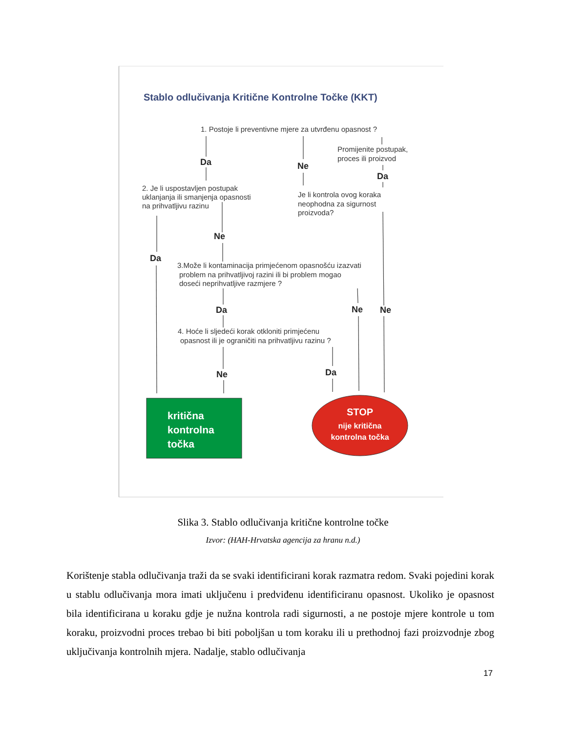Stablo odlučivanja Kritične Kontrolne Točke (KKT)
1. Postoje li preventivne mjere za utvrđenu opasnost ?
Promijenite postupak,
proces ili proizvod
2. Je li uspostavljen postupak
uklanjanja ili smanjenja opasnosti
na prihvatljivu razinu
Je li kontrola ovog koraka
neophodna za sigurnost
proizvoda?
3.Može li kontaminacija primjećenom opasnošću izazvati
problem na prihvatljivoj razini ili bi problem mogao
doseći neprihvatljive razmjere ?
4. Hoće li sljedeći korak otkloniti primjećenu
opasnost ili je ograničiti na prihvatljivu razinu ?
Da
Ne
Da
Ne
Da
Da
Ne
Ne
Ne
Da
kritična
kontrolna
točka
STOP
nije kritična
kontrolna točka
Slika 3. Stablo odlučivanja kritične kontrolne točke
Izvor: (HAH-Hrvatska agencija za hranu n.d.)
Korištenje stabla odlučivanja traži da se svaki identificirani korak razmatra redom. Svaki pojedini korak u stablu odlučivanja mora imati uključenu i predviđenu identificiranu opasnost. Ukoliko je opasnost bila identificirana u koraku gdje je nužna kontrola radi sigurnosti, a ne postoje mjere kontrole u tom koraku, proizvodni proces trebao bi biti poboljšan u tom koraku ili u prethodnoj fazi proizvodnje zbog uključivanja kontrolnih mjera. Nadalje, stablo odlučivanja
17